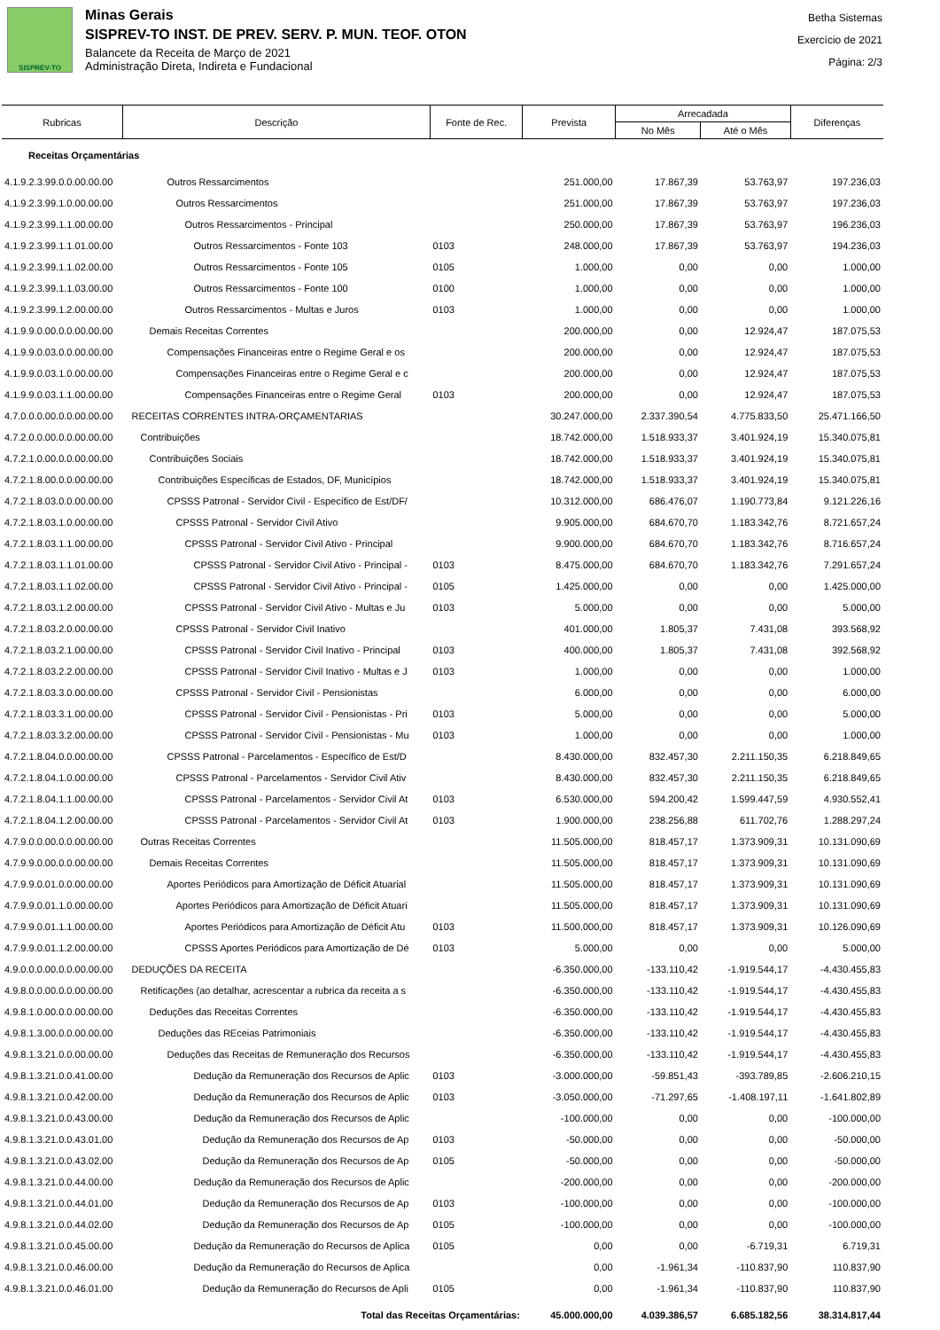SISPREV-TO
Minas Gerais
SISPREV-TO INST. DE PREV. SERV. P. MUN. TEOF. OTON
Balancete da Receita de Março de 2021
Administração Direta, Indireta e Fundacional
Betha Sistemas
Exercício de 2021
Página: 2/3
| Rubricas | Descrição | Fonte de Rec. | Prevista | Arrecadada | | Diferenças |
| --- | --- | --- | --- | --- | --- | --- |
| | | | | No Mês | Até o Mês | |
| Receitas Orçamentárias | | | | | | |
| 4.1.9.2.3.99.0.0.00.00.00 | Outros Ressarcimentos | | 251.000,00 | 17.867,39 | 53.763,97 | 197.236,03 |
| 4.1.9.2.3.99.1.0.00.00.00 | Outros Ressarcimentos | | 251.000,00 | 17.867,39 | 53.763,97 | 197.236,03 |
| 4.1.9.2.3.99.1.1.00.00.00 | Outros Ressarcimentos - Principal | | 250.000,00 | 17.867,39 | 53.763,97 | 196.236,03 |
| 4.1.9.2.3.99.1.1.01.00.00 | Outros Ressarcimentos - Fonte 103 | 0103 | 248.000,00 | 17.867,39 | 53.763,97 | 194.236,03 |
| 4.1.9.2.3.99.1.1.02.00.00 | Outros Ressarcimentos - Fonte 105 | 0105 | 1.000,00 | 0,00 | 0,00 | 1.000,00 |
| 4.1.9.2.3.99.1.1.03.00.00 | Outros Ressarcimentos - Fonte 100 | 0100 | 1.000,00 | 0,00 | 0,00 | 1.000,00 |
| 4.1.9.2.3.99.1.2.00.00.00 | Outros Ressarcimentos - Multas e Juros | 0103 | 1.000,00 | 0,00 | 0,00 | 1.000,00 |
| 4.1.9.9.0.00.0.0.00.00.00 | Demais Receitas Correntes | | 200.000,00 | 0,00 | 12.924,47 | 187.075,53 |
| 4.1.9.9.0.03.0.0.00.00.00 | Compensações Financeiras entre o Regime Geral e os | | 200.000,00 | 0,00 | 12.924,47 | 187.075,53 |
| 4.1.9.9.0.03.1.0.00.00.00 | Compensações Financeiras entre o Regime Geral e c | | 200.000,00 | 0,00 | 12.924,47 | 187.075,53 |
| 4.1.9.9.0.03.1.1.00.00.00 | Compensações Financeiras entre o Regime Geral | 0103 | 200.000,00 | 0,00 | 12.924,47 | 187.075,53 |
| 4.7.0.0.0.00.0.0.00.00.00 | RECEITAS CORRENTES INTRA-ORÇAMENTARIAS | | 30.247.000,00 | 2.337.390,54 | 4.775.833,50 | 25.471.166,50 |
| 4.7.2.0.0.00.0.0.00.00.00 | Contribuições | | 18.742.000,00 | 1.518.933,37 | 3.401.924,19 | 15.340.075,81 |
| 4.7.2.1.0.00.0.0.00.00.00 | Contribuições Sociais | | 18.742.000,00 | 1.518.933,37 | 3.401.924,19 | 15.340.075,81 |
| 4.7.2.1.8.00.0.0.00.00.00 | Contribuições Específicas de Estados, DF, Municípios | | 18.742.000,00 | 1.518.933,37 | 3.401.924,19 | 15.340.075,81 |
| 4.7.2.1.8.03.0.0.00.00.00 | CPSSS Patronal - Servidor Civil - Específico de Est/DF/ | | 10.312.000,00 | 686.476,07 | 1.190.773,84 | 9.121.226,16 |
| 4.7.2.1.8.03.1.0.00.00.00 | CPSSS Patronal - Servidor Civil Ativo | | 9.905.000,00 | 684.670,70 | 1.183.342,76 | 8.721.657,24 |
| 4.7.2.1.8.03.1.1.00.00.00 | CPSSS Patronal - Servidor Civil Ativo - Principal | | 9.900.000,00 | 684.670,70 | 1.183.342,76 | 8.716.657,24 |
| 4.7.2.1.8.03.1.1.01.00.00 | CPSSS Patronal - Servidor Civil Ativo - Principal - | 0103 | 8.475.000,00 | 684.670,70 | 1.183.342,76 | 7.291.657,24 |
| 4.7.2.1.8.03.1.1.02.00.00 | CPSSS Patronal - Servidor Civil Ativo - Principal - | 0105 | 1.425.000,00 | 0,00 | 0,00 | 1.425.000,00 |
| 4.7.2.1.8.03.1.2.00.00.00 | CPSSS Patronal - Servidor Civil Ativo - Multas e Ju | 0103 | 5.000,00 | 0,00 | 0,00 | 5.000,00 |
| 4.7.2.1.8.03.2.0.00.00.00 | CPSSS Patronal - Servidor Civil Inativo | | 401.000,00 | 1.805,37 | 7.431,08 | 393.568,92 |
| 4.7.2.1.8.03.2.1.00.00.00 | CPSSS Patronal - Servidor Civil Inativo - Principal | 0103 | 400.000,00 | 1.805,37 | 7.431,08 | 392.568,92 |
| 4.7.2.1.8.03.2.2.00.00.00 | CPSSS Patronal - Servidor Civil Inativo - Multas e J | 0103 | 1.000,00 | 0,00 | 0,00 | 1.000,00 |
| 4.7.2.1.8.03.3.0.00.00.00 | CPSSS Patronal - Servidor Civil - Pensionistas | | 6.000,00 | 0,00 | 0,00 | 6.000,00 |
| 4.7.2.1.8.03.3.1.00.00.00 | CPSSS Patronal - Servidor Civil - Pensionistas - Pri | 0103 | 5.000,00 | 0,00 | 0,00 | 5.000,00 |
| 4.7.2.1.8.03.3.2.00.00.00 | CPSSS Patronal - Servidor Civil - Pensionistas - Mu | 0103 | 1.000,00 | 0,00 | 0,00 | 1.000,00 |
| 4.7.2.1.8.04.0.0.00.00.00 | CPSSS Patronal - Parcelamentos - Específico de Est/D | | 8.430.000,00 | 832.457,30 | 2.211.150,35 | 6.218.849,65 |
| 4.7.2.1.8.04.1.0.00.00.00 | CPSSS Patronal - Parcelamentos - Servidor Civil Ativ | | 8.430.000,00 | 832.457,30 | 2.211.150,35 | 6.218.849,65 |
| 4.7.2.1.8.04.1.1.00.00.00 | CPSSS Patronal - Parcelamentos - Servidor Civil At | 0103 | 6.530.000,00 | 594.200,42 | 1.599.447,59 | 4.930.552,41 |
| 4.7.2.1.8.04.1.2.00.00.00 | CPSSS Patronal - Parcelamentos - Servidor Civil At | 0103 | 1.900.000,00 | 238.256,88 | 611.702,76 | 1.288.297,24 |
| 4.7.9.0.0.00.0.0.00.00.00 | Outras Receitas Correntes | | 11.505.000,00 | 818.457,17 | 1.373.909,31 | 10.131.090,69 |
| 4.7.9.9.0.00.0.0.00.00.00 | Demais Receitas Correntes | | 11.505.000,00 | 818.457,17 | 1.373.909,31 | 10.131.090,69 |
| 4.7.9.9.0.01.0.0.00.00.00 | Aportes Periódicos para Amortização de Déficit Atuarial | | 11.505.000,00 | 818.457,17 | 1.373.909,31 | 10.131.090,69 |
| 4.7.9.9.0.01.1.0.00.00.00 | Aportes Periódicos para Amortização de Déficit Atuari | | 11.505.000,00 | 818.457,17 | 1.373.909,31 | 10.131.090,69 |
| 4.7.9.9.0.01.1.1.00.00.00 | Aportes Periódicos para Amortização de Déficit Atu | 0103 | 11.500.000,00 | 818.457,17 | 1.373.909,31 | 10.126.090,69 |
| 4.7.9.9.0.01.1.2.00.00.00 | CPSSS Aportes Periódicos para Amortização de Dé | 0103 | 5.000,00 | 0,00 | 0,00 | 5.000,00 |
| 4.9.0.0.0.00.0.0.00.00.00 | DEDUÇÕES DA RECEITA | | -6.350.000,00 | -133.110,42 | -1.919.544,17 | -4.430.455,83 |
| 4.9.8.0.0.00.0.0.00.00.00 | Retificações (ao detalhar, acrescentar a rubrica da receita a s | | -6.350.000,00 | -133.110,42 | -1.919.544,17 | -4.430.455,83 |
| 4.9.8.1.0.00.0.0.00.00.00 | Deduções das Receitas Correntes | | -6.350.000,00 | -133.110,42 | -1.919.544,17 | -4.430.455,83 |
| 4.9.8.1.3.00.0.0.00.00.00 | Deduções das REceias Patrimoniais | | -6.350.000,00 | -133.110,42 | -1.919.544,17 | -4.430.455,83 |
| 4.9.8.1.3.21.0.0.00.00.00 | Deduções das Receitas de Remuneração dos Recursos | | -6.350.000,00 | -133.110,42 | -1.919.544,17 | -4.430.455,83 |
| 4.9.8.1.3.21.0.0.41.00.00 | Dedução da Remuneração dos Recursos de Aplic | 0103 | -3.000.000,00 | -59.851,43 | -393.789,85 | -2.606.210,15 |
| 4.9.8.1.3.21.0.0.42.00.00 | Dedução da Remuneração dos Recursos de Aplic | 0103 | -3.050.000,00 | -71.297,65 | -1.408.197,11 | -1.641.802,89 |
| 4.9.8.1.3.21.0.0.43.00.00 | Dedução da Remuneração dos Recursos de Aplic | | -100.000,00 | 0,00 | 0,00 | -100.000,00 |
| 4.9.8.1.3.21.0.0.43.01.00 | Dedução da Remuneração dos Recursos de Ap | 0103 | -50.000,00 | 0,00 | 0,00 | -50.000,00 |
| 4.9.8.1.3.21.0.0.43.02.00 | Dedução da Remuneração dos Recursos de Ap | 0105 | -50.000,00 | 0,00 | 0,00 | -50.000,00 |
| 4.9.8.1.3.21.0.0.44.00.00 | Dedução da Remuneração dos Recursos de Aplic | | -200.000,00 | 0,00 | 0,00 | -200.000,00 |
| 4.9.8.1.3.21.0.0.44.01.00 | Dedução da Remuneração dos Recursos de Ap | 0103 | -100.000,00 | 0,00 | 0,00 | -100.000,00 |
| 4.9.8.1.3.21.0.0.44.02.00 | Dedução da Remuneração dos Recursos de Ap | 0105 | -100.000,00 | 0,00 | 0,00 | -100.000,00 |
| 4.9.8.1.3.21.0.0.45.00.00 | Dedução da Remuneração do Recursos de Aplica | 0105 | 0,00 | 0,00 | -6.719,31 | 6.719,31 |
| 4.9.8.1.3.21.0.0.46.00.00 | Dedução da Remuneração do Recursos de Aplica | | 0,00 | -1.961,34 | -110.837,90 | 110.837,90 |
| 4.9.8.1.3.21.0.0.46.01.00 | Dedução da Remuneração do Recursos de Apli | 0105 | 0,00 | -1.961,34 | -110.837,90 | 110.837,90 |
| Total das Receitas Orçamentárias: | | | 45.000.000,00 | 4.039.386,57 | 6.685.182,56 | 38.314.817,44 |